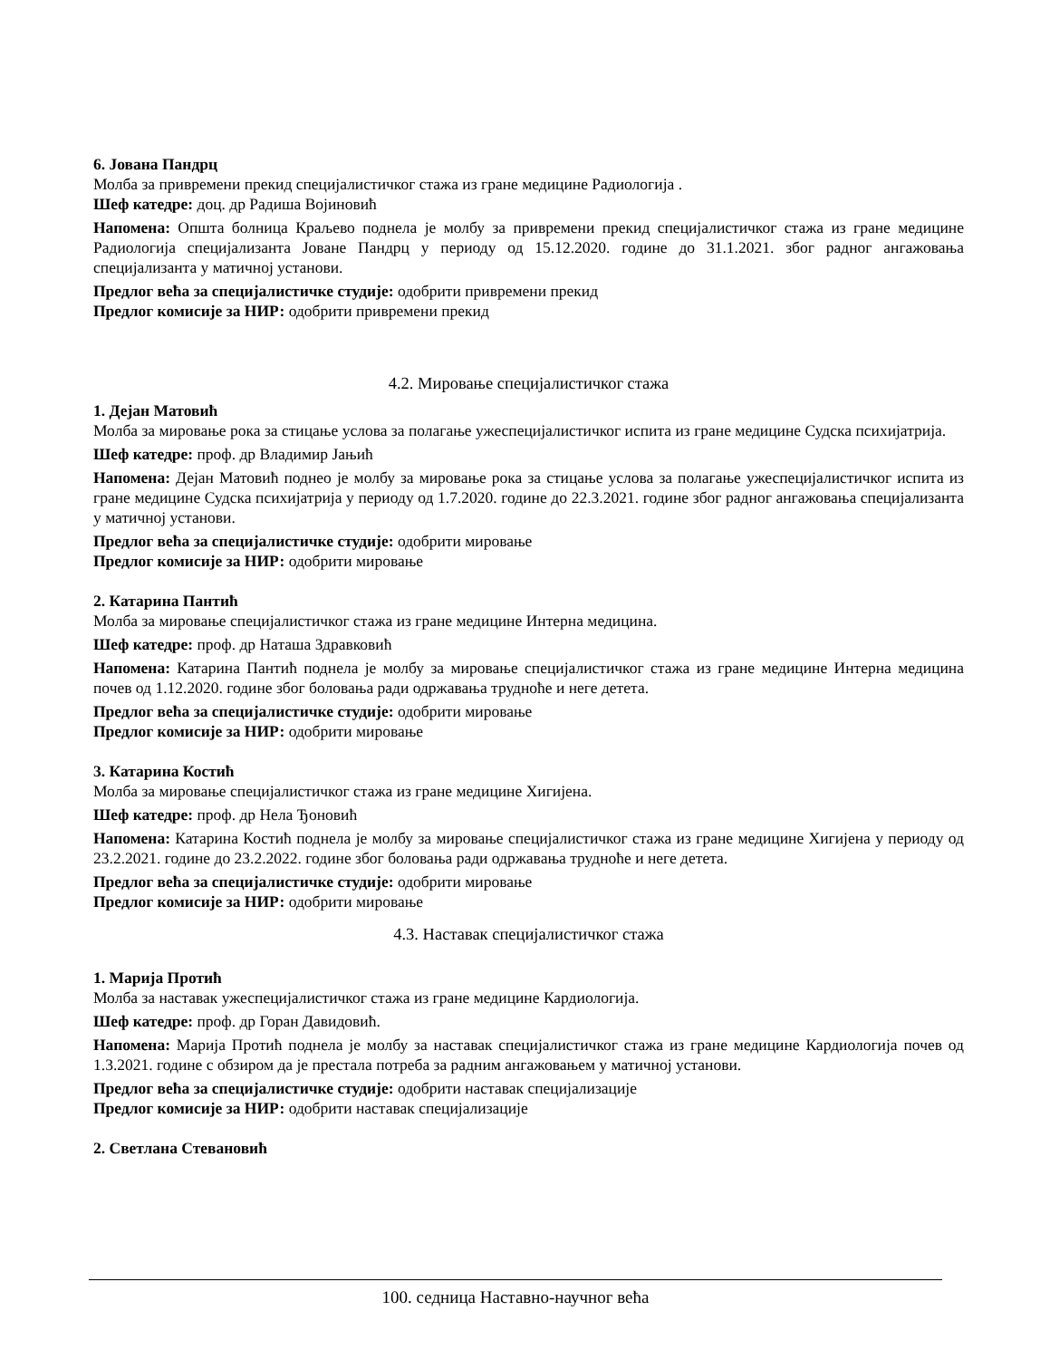6. Јована Пандрц
Молба за привремени прекид специјалистичког стажа из гране медицине Радиологија .
Шеф катедре: доц. др Радиша Војиновић
Напомена: Општа болница Краљево поднела је молбу за привремени прекид специјалистичког стажа из гране медицине Радиологија специјализанта Јоване Пандрц у периоду од 15.12.2020. године до 31.1.2021. због радног ангажовања специјализанта у матичној установи.
Предлог већа за специјалистичке студије: одобрити привремени прекид
Предлог комисије за НИР: одобрити привремени прекид
4.2. Мировање специјалистичког стажа
1. Дејан Матовић
Молба за мировање рока за стицање услова за полагање ужеспецијалистичког испита из гране медицине Судска психијатрија.
Шеф катедре: проф. др Владимир Јањић
Напомена: Дејан Матовић поднео је молбу за мировање рока за стицање услова за полагање ужеспецијалистичког испита из гране медицине Судска психијатрија у периоду од 1.7.2020. године до 22.3.2021. године због радног ангажовања специјализанта у матичној установи.
Предлог већа за специјалистичке студије: одобрити мировање
Предлог комисије за НИР: одобрити мировање
2. Катарина Пантић
Молба за мировање специјалистичког стажа из гране медицине Интерна медицина.
Шеф катедре: проф. др Наташа Здравковић
Напомена: Катарина Пантић поднела је молбу за мировање специјалистичког стажа из гране медицине Интерна медицина почев од 1.12.2020. године због боловања ради одржавања трудноће и неге детета.
Предлог већа за специјалистичке студије: одобрити мировање
Предлог комисије за НИР: одобрити мировање
3. Катарина Костић
Молба за мировање специјалистичког стажа из гране медицине Хигијена.
Шеф катедре: проф. др Нела Ђоновић
Напомена: Катарина Костић поднела је молбу за мировање специјалистичког стажа из гране медицине Хигијена у периоду од 23.2.2021. године до 23.2.2022. године због боловања ради одржавања трудноће и неге детета.
Предлог већа за специјалистичке студије: одобрити мировање
Предлог комисије за НИР: одобрити мировање
4.3. Наставак специјалистичког стажа
1. Марија Протић
Молба за наставак ужеспецијалистичког стажа из гране медицине Кардиологија.
Шеф катедре: проф. др Горан Давидовић.
Напомена: Марија Протић поднела је молбу за наставак специјалистичког стажа из гране медицине Кардиологија почев од 1.3.2021. године с обзиром да је престала потреба за радним ангажовањем у матичној установи.
Предлог већа за специјалистичке студије: одобрити наставак специјализације
Предлог комисије за НИР: одобрити наставак специјализације
2. Светлана Стевановић
100. седница Наставно-научног већа